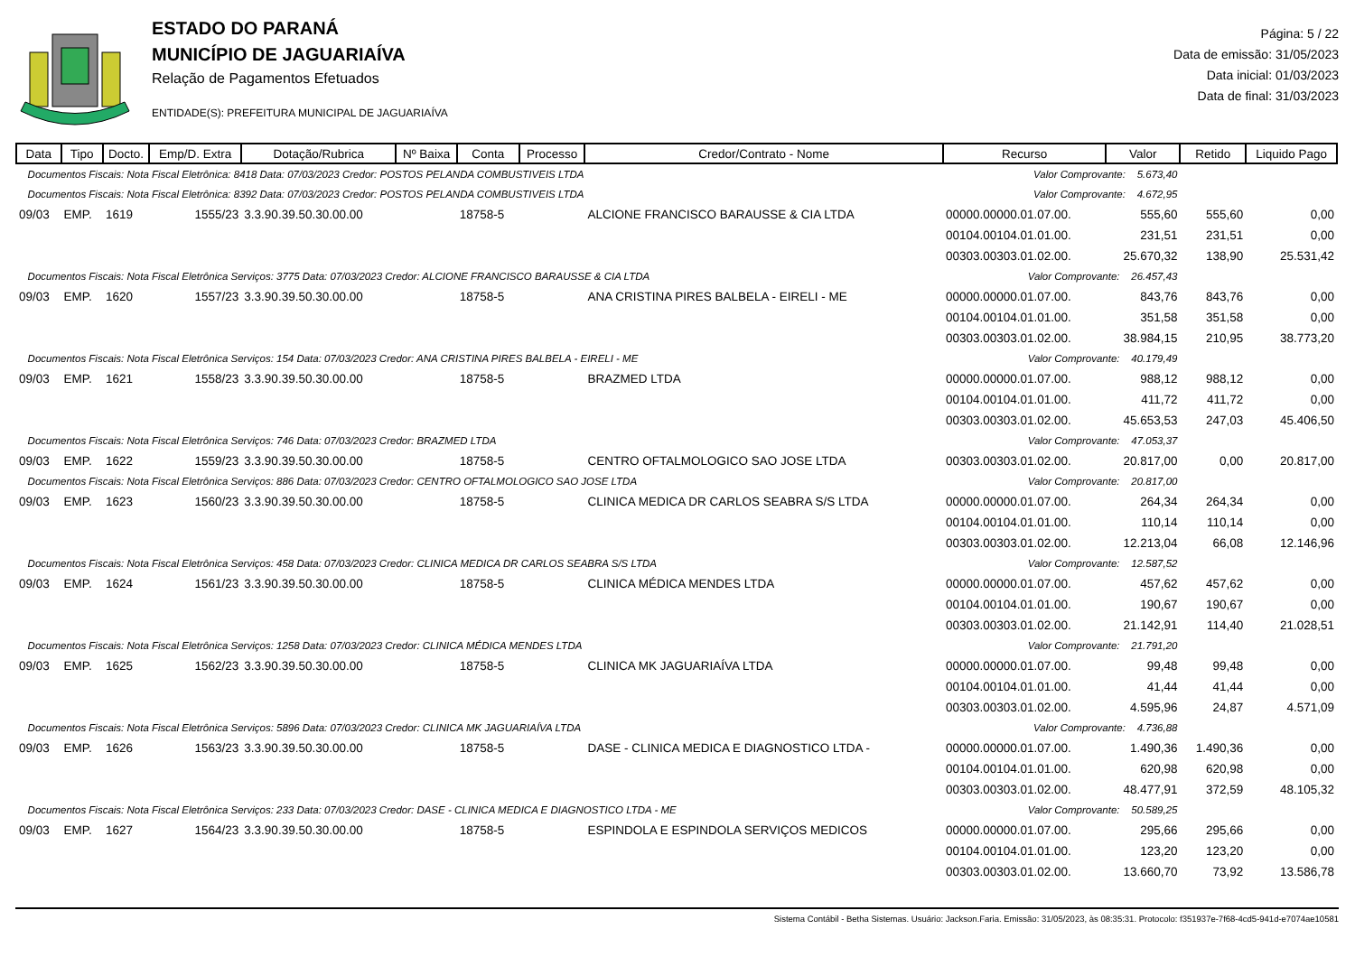ESTADO DO PARANÁ
MUNICÍPIO DE JAGUARIAÍVA
Relação de Pagamentos Efetuados
ENTIDADE(S): PREFEITURA MUNICIPAL DE JAGUARIAÍVA
Página: 5 / 22
Data de emissão: 31/05/2023
Data inicial: 01/03/2023
Data de final: 31/03/2023
| Data | Tipo | Docto. | Emp/D. Extra | Dotação/Rubrica | Nº Baixa | Conta | Processo | Credor/Contrato - Nome | Recurso | Valor | Retido | Liquido Pago |
| --- | --- | --- | --- | --- | --- | --- | --- | --- | --- | --- | --- | --- |
| Documentos Fiscais: Nota Fiscal Eletrônica: 8418 Data: 07/03/2023 Credor: POSTOS PELANDA COMBUSTIVEIS LTDA | | | | | | | | | Valor Comprovante: 5.673,40 | | | |
| Documentos Fiscais: Nota Fiscal Eletrônica: 8392 Data: 07/03/2023 Credor: POSTOS PELANDA COMBUSTIVEIS LTDA | | | | | | | | | Valor Comprovante: 4.672,95 | | | |
| 09/03 | EMP. | 1619 | 1555/23 | 3.3.90.39.50.30.00.00 | | 18758-5 | | ALCIONE FRANCISCO BARAUSSE & CIA LTDA | 00000.00000.01.07.00. | 555,60 | 555,60 | 0,00 |
| | | | | | | | | | 00104.00104.01.01.00. | 231,51 | 231,51 | 0,00 |
| | | | | | | | | | 00303.00303.01.02.00. | 25.670,32 | 138,90 | 25.531,42 |
| Documentos Fiscais: Nota Fiscal Eletrônica Serviços: 3775 Data: 07/03/2023 Credor: ALCIONE FRANCISCO BARAUSSE & CIA LTDA | | | | | | | | | Valor Comprovante: 26.457,43 | | | |
| 09/03 | EMP. | 1620 | 1557/23 | 3.3.90.39.50.30.00.00 | | 18758-5 | | ANA CRISTINA PIRES BALBELA - EIRELI - ME | 00000.00000.01.07.00. | 843,76 | 843,76 | 0,00 |
| | | | | | | | | | 00104.00104.01.01.00. | 351,58 | 351,58 | 0,00 |
| | | | | | | | | | 00303.00303.01.02.00. | 38.984,15 | 210,95 | 38.773,20 |
| Documentos Fiscais: Nota Fiscal Eletrônica Serviços: 154 Data: 07/03/2023 Credor: ANA CRISTINA PIRES BALBELA - EIRELI - ME | | | | | | | | | Valor Comprovante: 40.179,49 | | | |
| 09/03 | EMP. | 1621 | 1558/23 | 3.3.90.39.50.30.00.00 | | 18758-5 | | BRAZMED LTDA | 00000.00000.01.07.00. | 988,12 | 988,12 | 0,00 |
| | | | | | | | | | 00104.00104.01.01.00. | 411,72 | 411,72 | 0,00 |
| | | | | | | | | | 00303.00303.01.02.00. | 45.653,53 | 247,03 | 45.406,50 |
| Documentos Fiscais: Nota Fiscal Eletrônica Serviços: 746 Data: 07/03/2023 Credor: BRAZMED LTDA | | | | | | | | | Valor Comprovante: 47.053,37 | | | |
| 09/03 | EMP. | 1622 | 1559/23 | 3.3.90.39.50.30.00.00 | | 18758-5 | | CENTRO OFTALMOLOGICO SAO JOSE LTDA | 00303.00303.01.02.00. | 20.817,00 | 0,00 | 20.817,00 |
| Documentos Fiscais: Nota Fiscal Eletrônica Serviços: 886 Data: 07/03/2023 Credor: CENTRO OFTALMOLOGICO SAO JOSE LTDA | | | | | | | | | Valor Comprovante: 20.817,00 | | | |
| 09/03 | EMP. | 1623 | 1560/23 | 3.3.90.39.50.30.00.00 | | 18758-5 | | CLINICA MEDICA DR CARLOS SEABRA S/S LTDA | 00000.00000.01.07.00. | 264,34 | 264,34 | 0,00 |
| | | | | | | | | | 00104.00104.01.01.00. | 110,14 | 110,14 | 0,00 |
| | | | | | | | | | 00303.00303.01.02.00. | 12.213,04 | 66,08 | 12.146,96 |
| Documentos Fiscais: Nota Fiscal Eletrônica Serviços: 458 Data: 07/03/2023 Credor: CLINICA MEDICA DR CARLOS SEABRA S/S LTDA | | | | | | | | | Valor Comprovante: 12.587,52 | | | |
| 09/03 | EMP. | 1624 | 1561/23 | 3.3.90.39.50.30.00.00 | | 18758-5 | | CLINICA MÉDICA MENDES LTDA | 00000.00000.01.07.00. | 457,62 | 457,62 | 0,00 |
| | | | | | | | | | 00104.00104.01.01.00. | 190,67 | 190,67 | 0,00 |
| | | | | | | | | | 00303.00303.01.02.00. | 21.142,91 | 114,40 | 21.028,51 |
| Documentos Fiscais: Nota Fiscal Eletrônica Serviços: 1258 Data: 07/03/2023 Credor: CLINICA MÉDICA MENDES LTDA | | | | | | | | | Valor Comprovante: 21.791,20 | | | |
| 09/03 | EMP. | 1625 | 1562/23 | 3.3.90.39.50.30.00.00 | | 18758-5 | | CLINICA MK JAGUARIAÍVA LTDA | 00000.00000.01.07.00. | 99,48 | 99,48 | 0,00 |
| | | | | | | | | | 00104.00104.01.01.00. | 41,44 | 41,44 | 0,00 |
| | | | | | | | | | 00303.00303.01.02.00. | 4.595,96 | 24,87 | 4.571,09 |
| Documentos Fiscais: Nota Fiscal Eletrônica Serviços: 5896 Data: 07/03/2023 Credor: CLINICA MK JAGUARIAÍVA LTDA | | | | | | | | | Valor Comprovante: 4.736,88 | | | |
| 09/03 | EMP. | 1626 | 1563/23 | 3.3.90.39.50.30.00.00 | | 18758-5 | | DASE - CLINICA MEDICA E DIAGNOSTICO LTDA - | 00000.00000.01.07.00. | 1.490,36 | 1.490,36 | 0,00 |
| | | | | | | | | | 00104.00104.01.01.00. | 620,98 | 620,98 | 0,00 |
| | | | | | | | | | 00303.00303.01.02.00. | 48.477,91 | 372,59 | 48.105,32 |
| Documentos Fiscais: Nota Fiscal Eletrônica Serviços: 233 Data: 07/03/2023 Credor: DASE - CLINICA MEDICA E DIAGNOSTICO LTDA - ME | | | | | | | | | Valor Comprovante: 50.589,25 | | | |
| 09/03 | EMP. | 1627 | 1564/23 | 3.3.90.39.50.30.00.00 | | 18758-5 | | ESPINDOLA E ESPINDOLA SERVIÇOS MEDICOS | 00000.00000.01.07.00. | 295,66 | 295,66 | 0,00 |
| | | | | | | | | | 00104.00104.01.01.00. | 123,20 | 123,20 | 0,00 |
| | | | | | | | | | 00303.00303.01.02.00. | 13.660,70 | 73,92 | 13.586,78 |
Sistema Contábil - Betha Sistemas. Usuário: Jackson.Faria. Emissão: 31/05/2023, às 08:35:31. Protocolo: f351937e-7f68-4cd5-941d-e7074ae10581